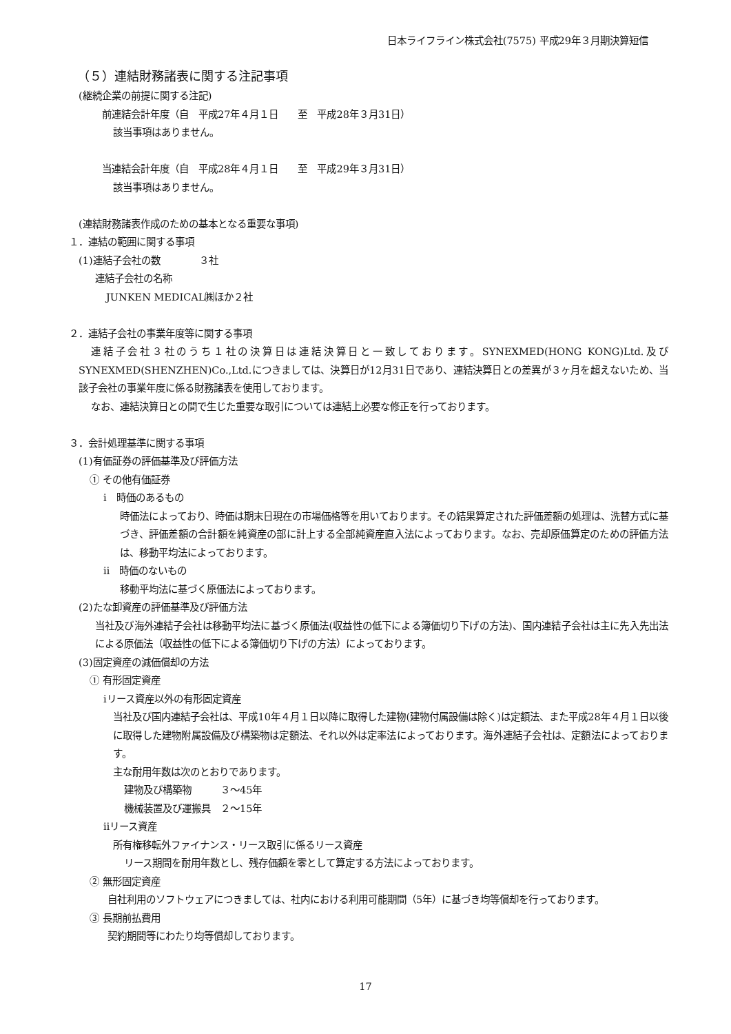日本ライフライン株式会社(7575) 平成29年３月期決算短信
（５）連結財務諸表に関する注記事項
(継続企業の前提に関する注記)
前連結会計年度（自　平成27年４月１日　　至　平成28年３月31日）
該当事項はありません。
当連結会計年度（自　平成28年４月１日　　至　平成29年３月31日）
該当事項はありません。
(連結財務諸表作成のための基本となる重要な事項)
１．連結の範囲に関する事項
(1)連結子会社の数　　　　３社
連結子会社の名称
JUNKEN MEDICAL㈱ほか２社
２．連結子会社の事業年度等に関する事項
連結子会社３社のうち１社の決算日は連結決算日と一致しております。SYNEXMED(HONG KONG)Ltd.及びSYNEXMED(SHENZHEN)Co.,Ltd.につきましては、決算日が12月31日であり、連結決算日との差異が３ヶ月を超えないため、当該子会社の事業年度に係る財務諸表を使用しております。
なお、連結決算日との間で生じた重要な取引については連結上必要な修正を行っております。
３．会計処理基準に関する事項
(1)有価証券の評価基準及び評価方法
① その他有価証券
ⅰ　時価のあるもの
時価法によっており、時価は期末日現在の市場価格等を用いております。その結果算定された評価差額の処理は、洗替方式に基づき、評価差額の合計額を純資産の部に計上する全部純資産直入法によっております。なお、売却原価算定のための評価方法は、移動平均法によっております。
ⅱ　時価のないもの
移動平均法に基づく原価法によっております。
(2)たな卸資産の評価基準及び評価方法
当社及び海外連結子会社は移動平均法に基づく原価法(収益性の低下による簿価切り下げの方法)、国内連結子会社は主に先入先出法による原価法（収益性の低下による簿価切り下げの方法）によっております。
(3)固定資産の減価償却の方法
① 有形固定資産
ⅰリース資産以外の有形固定資産
当社及び国内連結子会社は、平成10年４月１日以降に取得した建物(建物付属設備は除く)は定額法、また平成28年４月１日以後に取得した建物附属設備及び構築物は定額法、それ以外は定率法によっております。海外連結子会社は、定額法によっております。
主な耐用年数は次のとおりであります。
建物及び構築物　　　３～45年
機械装置及び運搬具　２～15年
ⅱリース資産
所有権移転外ファイナンス・リース取引に係るリース資産
リース期間を耐用年数とし、残存価額を零として算定する方法によっております。
② 無形固定資産
自社利用のソフトウェアにつきましては、社内における利用可能期間（5年）に基づき均等償却を行っております。
③ 長期前払費用
契約期間等にわたり均等償却しております。
17